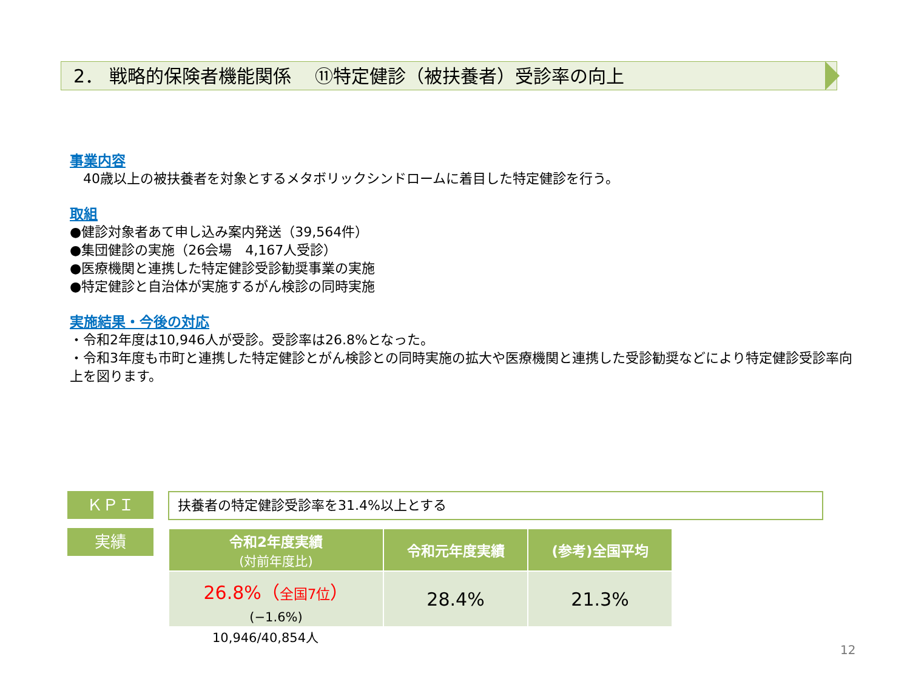2． 戦略的保険者機能関係　 ⑪特定健診（被扶養者）受診率の向上
事業内容
　40歳以上の被扶養者を対象とするメタボリックシンドロームに着目した特定健診を行う。
取組
●健診対象者あて申し込み案内発送（39,564件）
●集団健診の実施（26会場　4,167人受診）
●医療機関と連携した特定健診受診勧奨事業の実施
●特定健診と自治体が実施するがん検診の同時実施
実施結果・今後の対応
・令和2年度は10,946人が受診。受診率は26.8%となった。
・令和3年度も市町と連携した特定健診とがん検診との同時実施の拡大や医療機関と連携した受診勧奨などにより特定健診受診率向上を図ります。
ＫＰＩ 扶養者の特定健診受診率を31.4%以上とする
実績
| 令和2年度実績 (対前年度比) | 令和元年度実績 | (参考)全国平均 |
| --- | --- | --- |
| 26.8%（ 全国7位 ） (−1.6%) | 28.4% | 21.3% |
10,946/40,854人
12